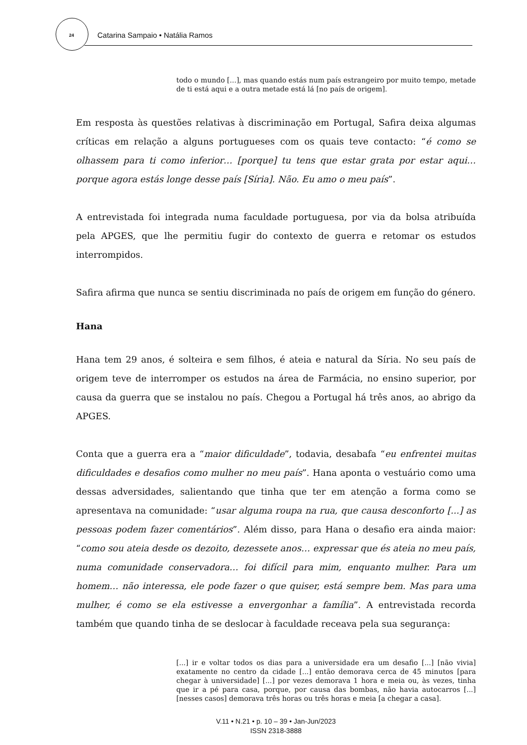24 Catarina Sampaio • Natália Ramos
todo o mundo [...], mas quando estás num país estrangeiro por muito tempo, metade de ti está aqui e a outra metade está lá [no país de origem].
Em resposta às questões relativas à discriminação em Portugal, Safira deixa algumas críticas em relação a alguns portugueses com os quais teve contacto: “é como se olhassem para ti como inferior… [porque] tu tens que estar grata por estar aqui… porque agora estás longe desse país [Síria]. Não. Eu amo o meu país”.
A entrevistada foi integrada numa faculdade portuguesa, por via da bolsa atribuída pela APGES, que lhe permitiu fugir do contexto de guerra e retomar os estudos interrompidos.
Safira afirma que nunca se sentiu discriminada no país de origem em função do género.
Hana
Hana tem 29 anos, é solteira e sem filhos, é ateia e natural da Síria. No seu país de origem teve de interromper os estudos na área de Farmácia, no ensino superior, por causa da guerra que se instalou no país. Chegou a Portugal há três anos, ao abrigo da APGES.
Conta que a guerra era a “maior dificuldade”, todavia, desabafa “eu enfrentei muitas dificuldades e desafios como mulher no meu país”. Hana aponta o vestuário como uma dessas adversidades, salientando que tinha que ter em atenção a forma como se apresentava na comunidade: “usar alguma roupa na rua, que causa desconforto [...] as pessoas podem fazer comentários”. Além disso, para Hana o desafio era ainda maior: “como sou ateia desde os dezoito, dezessete anos… expressar que és ateia no meu país, numa comunidade conservadora… foi difícil para mim, enquanto mulher. Para um homem… não interessa, ele pode fazer o que quiser, está sempre bem. Mas para uma mulher, é como se ela estivesse a envergonhar a família”. A entrevistada recorda também que quando tinha de se deslocar à faculdade receava pela sua segurança:
[...] ir e voltar todos os dias para a universidade era um desafio [...] [não vivia] exatamente no centro da cidade [...] então demorava cerca de 45 minutos [para chegar à universidade] [...] por vezes demorava 1 hora e meia ou, às vezes, tinha que ir a pé para casa, porque, por causa das bombas, não havia autocarros [...] [nesses casos] demorava três horas ou três horas e meia [a chegar a casa].
V.11 • N.21 • p. 10 – 39 • Jan-Jun/2023
ISSN 2318-3888